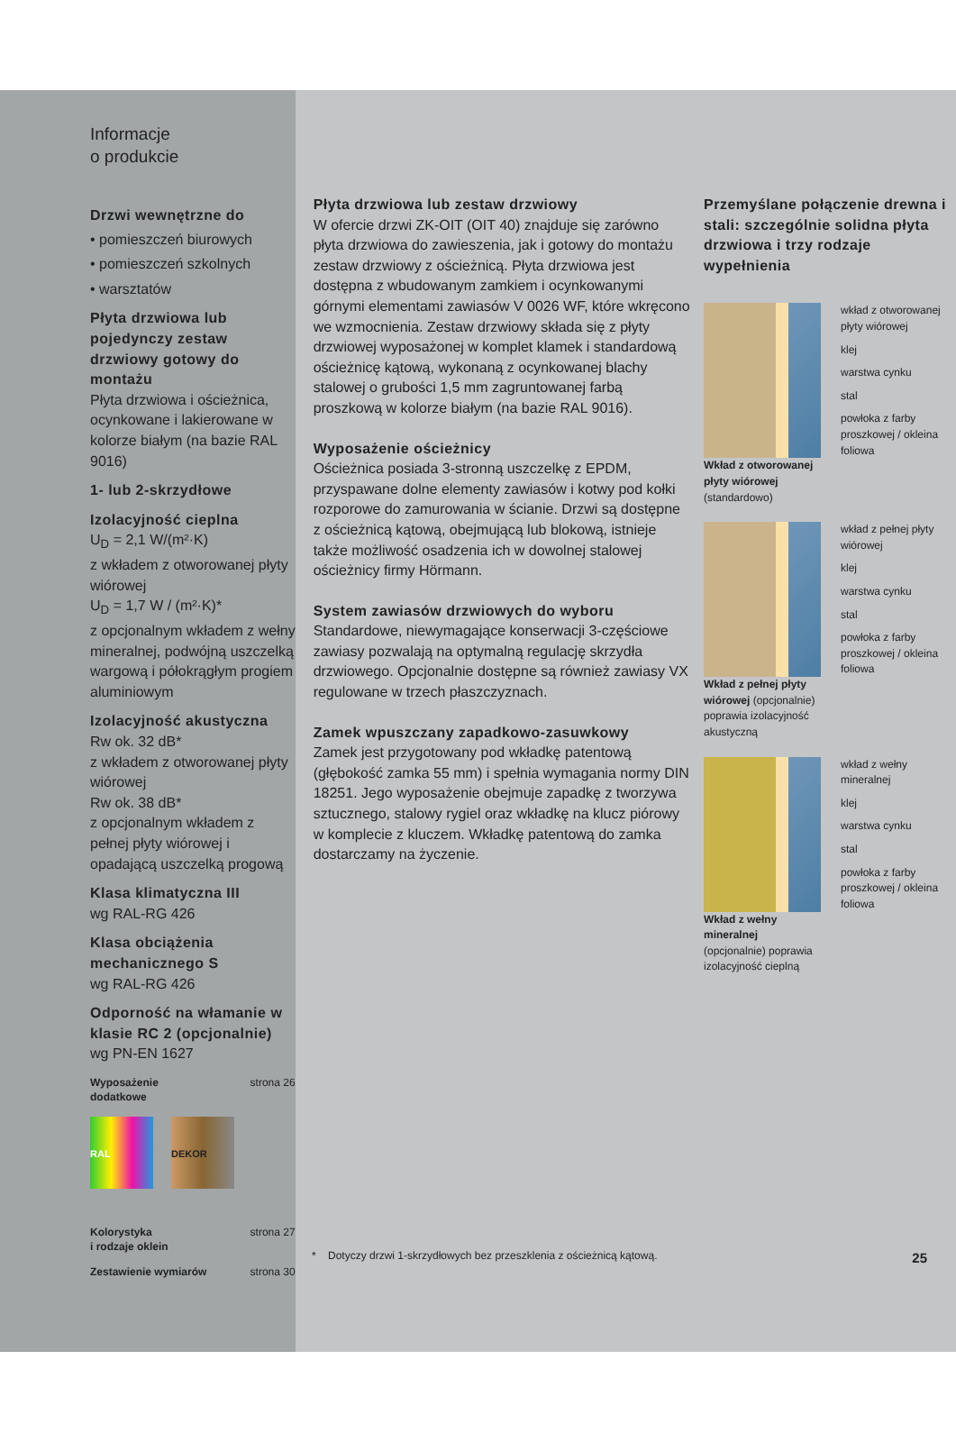Informacje
o produkcie
Drzwi wewnętrzne do
• pomieszczeń biurowych
• pomieszczeń szkolnych
• warsztatów
Płyta drzwiowa lub pojedynczy zestaw drzwiowy gotowy do montażu
Płyta drzwiowa i ościeżnica, ocynkowane i lakierowane w kolorze białym (na bazie RAL 9016)
1- lub 2-skrzydłowe
Izolacyjność cieplna
U<sub>D</sub> = 2,1 W/(m²·K)
z wkładem z otworowanej płyty wiórowej
U<sub>D</sub> = 1,7 W / (m²·K)*
z opcjonalnym wkładem z wełny mineralnej, podwójną uszczelką wargową i półokrągłym progiem aluminiowym
Izolacyjność akustyczna
Rw ok. 32 dB*
z wkładem z otworowanej płyty wiórowej
Rw ok. 38 dB*
z opcjonalnym wkładem z pełnej płyty wiórowej i opadającą uszczelką progową
Klasa klimatyczna III
wg RAL-RG 426
Klasa obciążenia mechanicznego S
wg RAL-RG 426
Odporność na włamanie w klasie RC 2 (opcjonalnie)
wg PN-EN 1627
Wyposażenie
dodatkowe strona 26
RAL DEKOR
Kolorystyka
i rodzaje oklein strona 27
Zestawienie wymiarów strona 30
Płyta drzwiowa lub zestaw drzwiowy
W ofercie drzwi ZK-OIT (OIT 40) znajduje się zarówno płyta drzwiowa do zawieszenia, jak i gotowy do montażu zestaw drzwiowy z ościeżnicą. Płyta drzwiowa jest dostępna z wbudowanym zamkiem i ocynkowanymi górnymi elementami zawiasów V 0026 WF, które wkręcono we wzmocnienia. Zestaw drzwiowy składa się z płyty drzwiowej wyposażonej w komplet klamek i standardową ościeżnicę kątową, wykonaną z ocynkowanej blachy stalowej o grubości 1,5 mm zagruntowanej farbą proszkową w kolorze białym (na bazie RAL 9016).
Wyposażenie ościeżnicy
Ościeżnica posiada 3-stronną uszczelkę z EPDM, przyspawane dolne elementy zawiasów i kotwy pod kołki rozporowe do zamurowania w ścianie. Drzwi są dostępne z ościeżnicą kątową, obejmującą lub blokową, istnieje także możliwość osadzenia ich w dowolnej stalowej ościeżnicy firmy Hörmann.
System zawiasów drzwiowych do wyboru
Standardowe, niewymagające konserwacji 3-częściowe zawiasy pozwalają na optymalną regulację skrzydła drzwiowego. Opcjonalnie dostępne są również zawiasy VX regulowane w trzech płaszczyznach.
Zamek wpuszczany zapadkowo-zasuwkowy
Zamek jest przygotowany pod wkładkę patentową (głębokość zamka 55 mm) i spełnia wymagania normy DIN 18251. Jego wyposażenie obejmuje zapadkę z tworzywa sztucznego, stalowy rygiel oraz wkładkę na klucz piórowy w komplecie z kluczem. Wkładkę patentową do zamka dostarczamy na życzenie.
Przemyślane połączenie drewna i stali: szczególnie solidna płyta drzwiowa i trzy rodzaje wypełnienia
Wkład z otworowanej płyty wiórowej
(standardowo)
wkład z otworowanej płyty wiórowej
klej
warstwa cynku
stal
powłoka z farby proszkowej / okleina foliowa
Wkład z pełnej płyty wiórowej (opcjonalnie) poprawia izolacyjność akustyczną
wkład z pełnej płyty wiórowej
klej
warstwa cynku
stal
powłoka z farby proszkowej / okleina foliowa
Wkład z wełny mineralnej
(opcjonalnie) poprawia izolacyjność cieplną
wkład z wełny mineralnej
klej
warstwa cynku
stal
powłoka z farby proszkowej / okleina foliowa
* Dotyczy drzwi 1-skrzydłowych bez przeszklenia z ościeżnicą kątową.
25